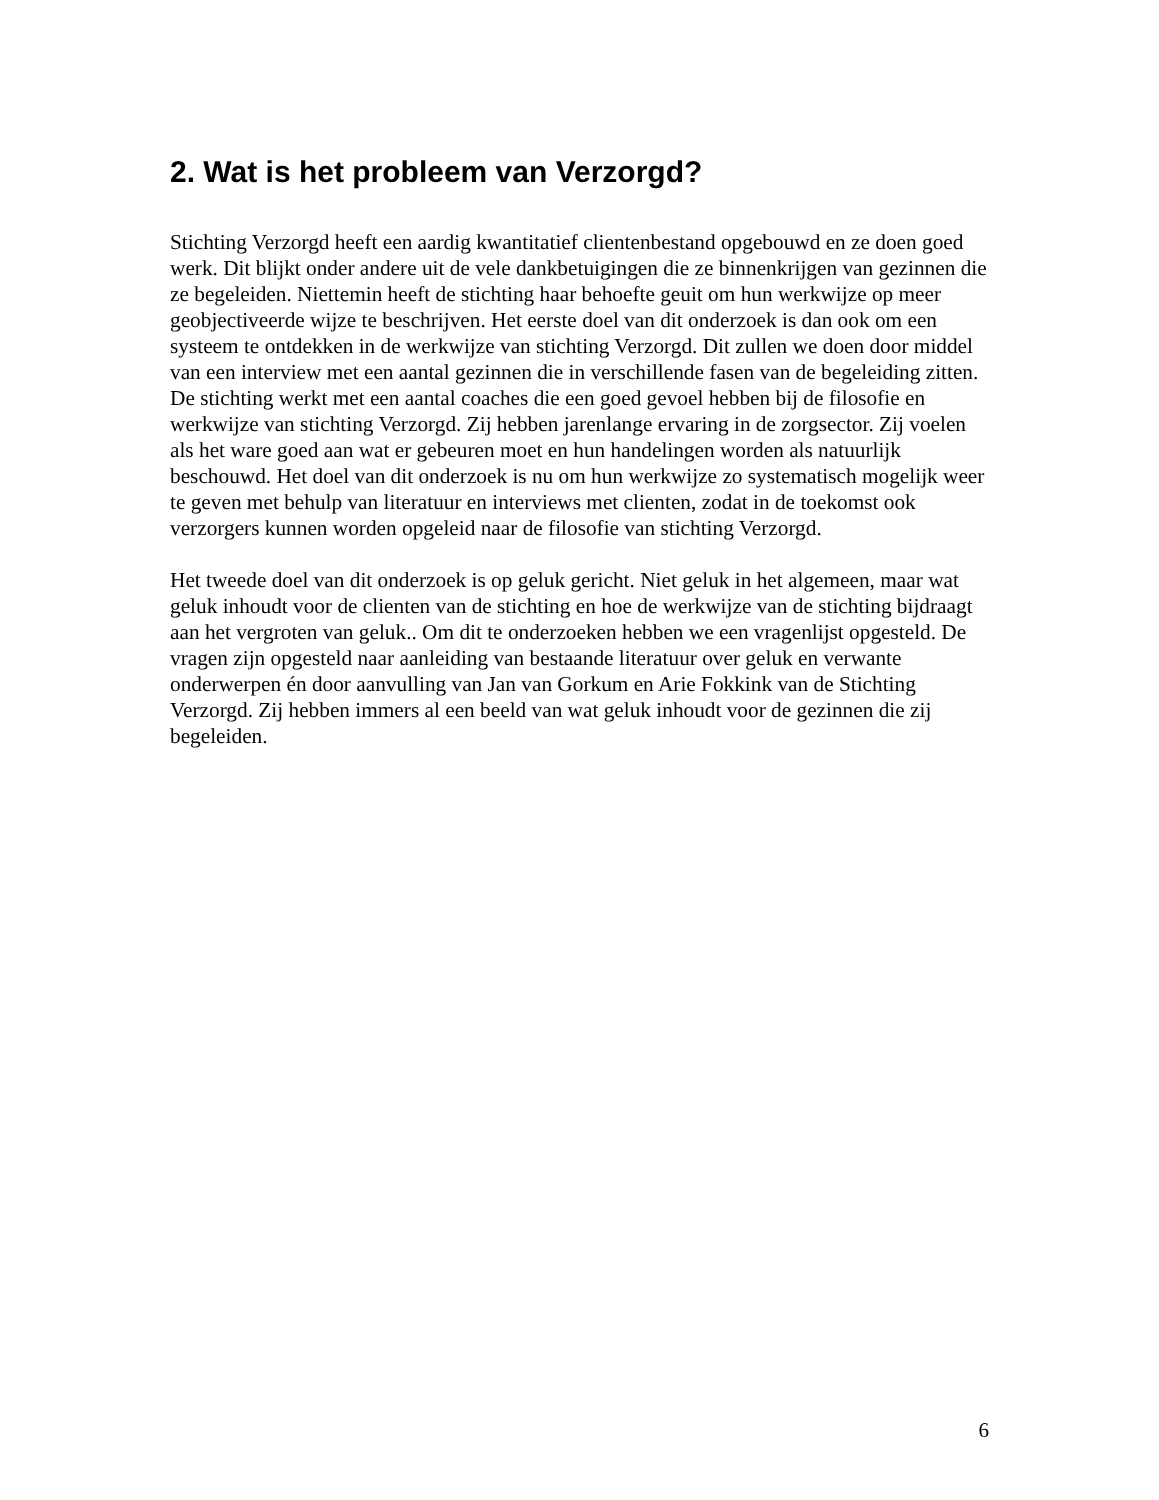2. Wat is het probleem van Verzorgd?
Stichting Verzorgd heeft een aardig kwantitatief clientenbestand opgebouwd en ze doen goed werk. Dit blijkt onder andere uit de vele dankbetuigingen die ze binnenkrijgen van gezinnen die ze begeleiden. Niettemin heeft de stichting haar behoefte geuit om hun werkwijze op meer geobjectiveerde wijze te beschrijven. Het eerste doel van dit onderzoek is dan ook om een systeem te ontdekken in de werkwijze van stichting Verzorgd. Dit zullen we doen door middel van een interview met een aantal gezinnen die in verschillende fasen van de begeleiding zitten.
De stichting werkt met een aantal coaches die een goed gevoel hebben bij de filosofie en werkwijze van stichting Verzorgd. Zij hebben jarenlange ervaring in de zorgsector. Zij voelen als het ware goed aan wat er gebeuren moet en hun handelingen worden als natuurlijk beschouwd. Het doel van dit onderzoek is nu om hun werkwijze zo systematisch mogelijk weer te geven met behulp van literatuur en interviews met clienten, zodat in de toekomst ook verzorgers kunnen worden opgeleid naar de filosofie van stichting Verzorgd.
Het tweede doel van dit onderzoek is op geluk gericht. Niet geluk in het algemeen, maar wat geluk inhoudt voor de clienten van de stichting en hoe de werkwijze van de stichting bijdraagt aan het vergroten van geluk.. Om dit te onderzoeken hebben we een vragenlijst opgesteld. De vragen zijn opgesteld naar aanleiding van bestaande literatuur over geluk en verwante onderwerpen én door aanvulling van Jan van Gorkum en Arie Fokkink van de Stichting Verzorgd. Zij hebben immers al een beeld van wat geluk inhoudt voor de gezinnen die zij begeleiden.
6